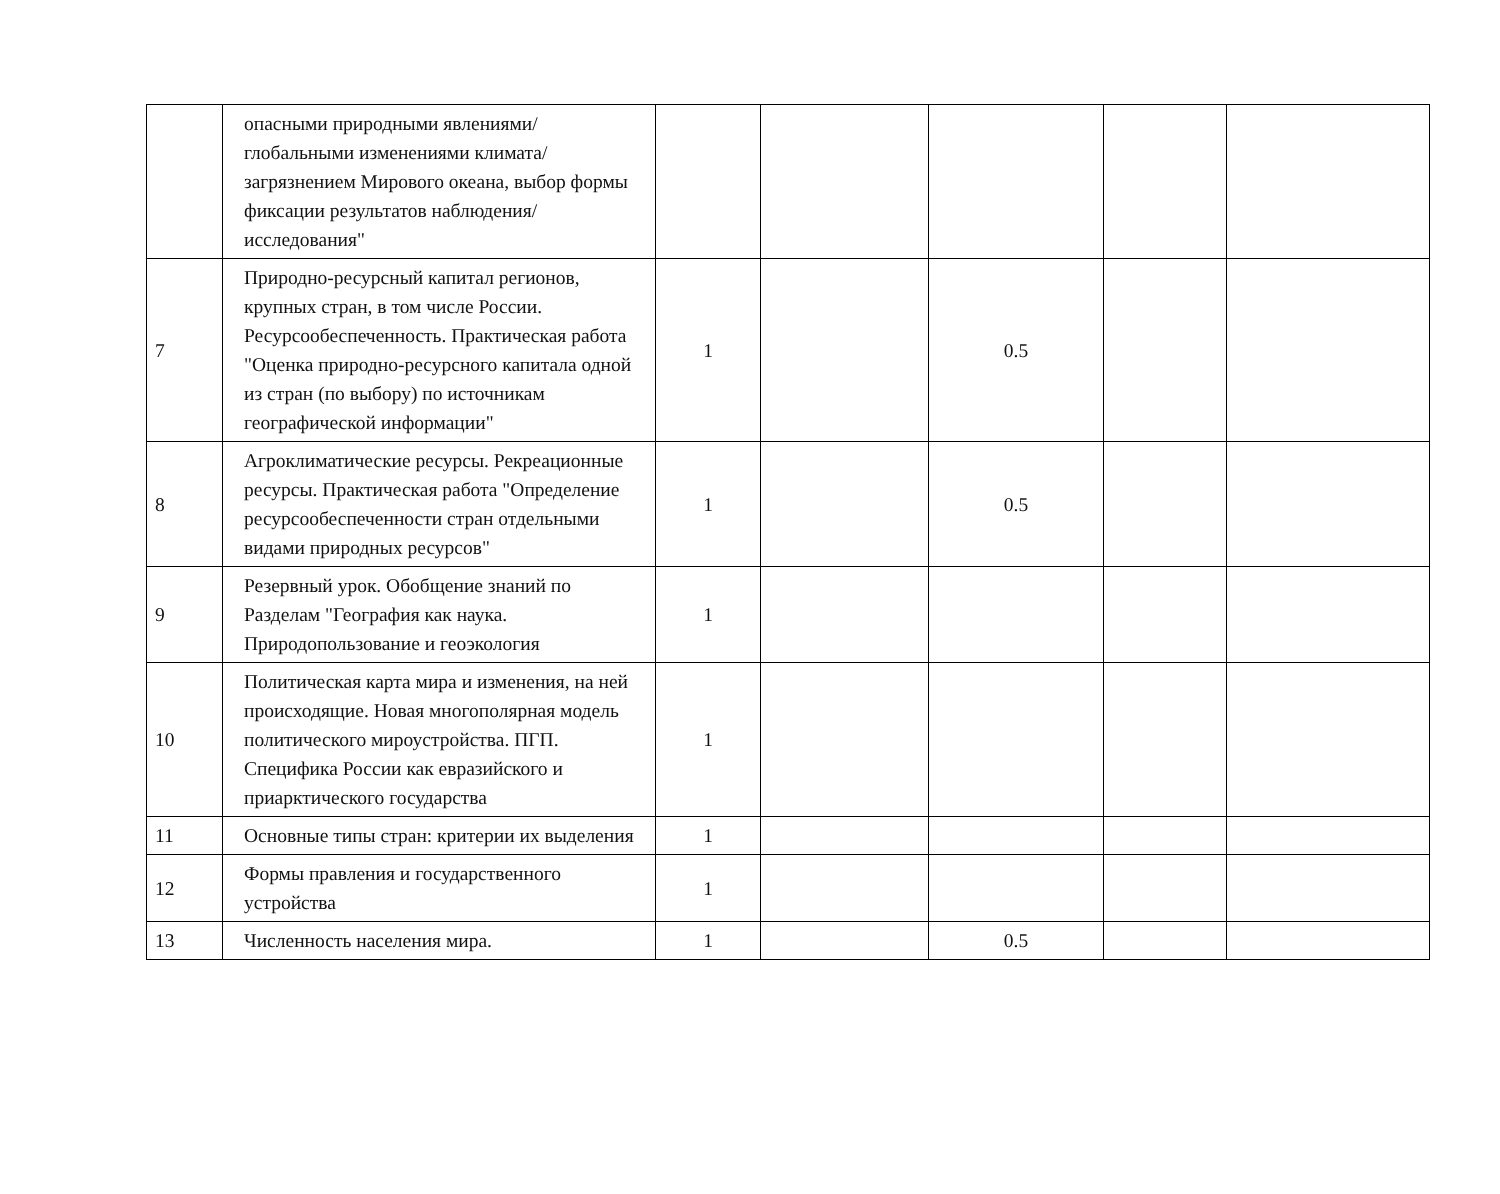| | опасными природными явлениями/глобальными изменениями климата/загрязнением Мирового океана, выбор формы фиксации результатов наблюдения/исследования" | | | | | |
| 7 | Природно-ресурсный капитал регионов, крупных стран, в том числе России. Ресурсообеспеченность. Практическая работа "Оценка природно-ресурсного капитала одной из стран (по выбору) по источникам географической информации" | 1 | | 0.5 | | |
| 8 | Агроклиматические ресурсы. Рекреационные ресурсы. Практическая работа "Определение ресурсообеспеченности стран отдельными видами природных ресурсов" | 1 | | 0.5 | | |
| 9 | Резервный урок. Обобщение знаний по Разделам "География как наука. Природопользование и геоэкология | 1 | | | | |
| 10 | Политическая карта мира и изменения, на ней происходящие. Новая многополярная модель политического мироустройства. ПГП. Специфика России как евразийского и приарктического государства | 1 | | | | |
| 11 | Основные типы стран: критерии их выделения | 1 | | | | |
| 12 | Формы правления и государственного устройства | 1 | | | | |
| 13 | Численность населения мира. | 1 | | 0.5 | | |